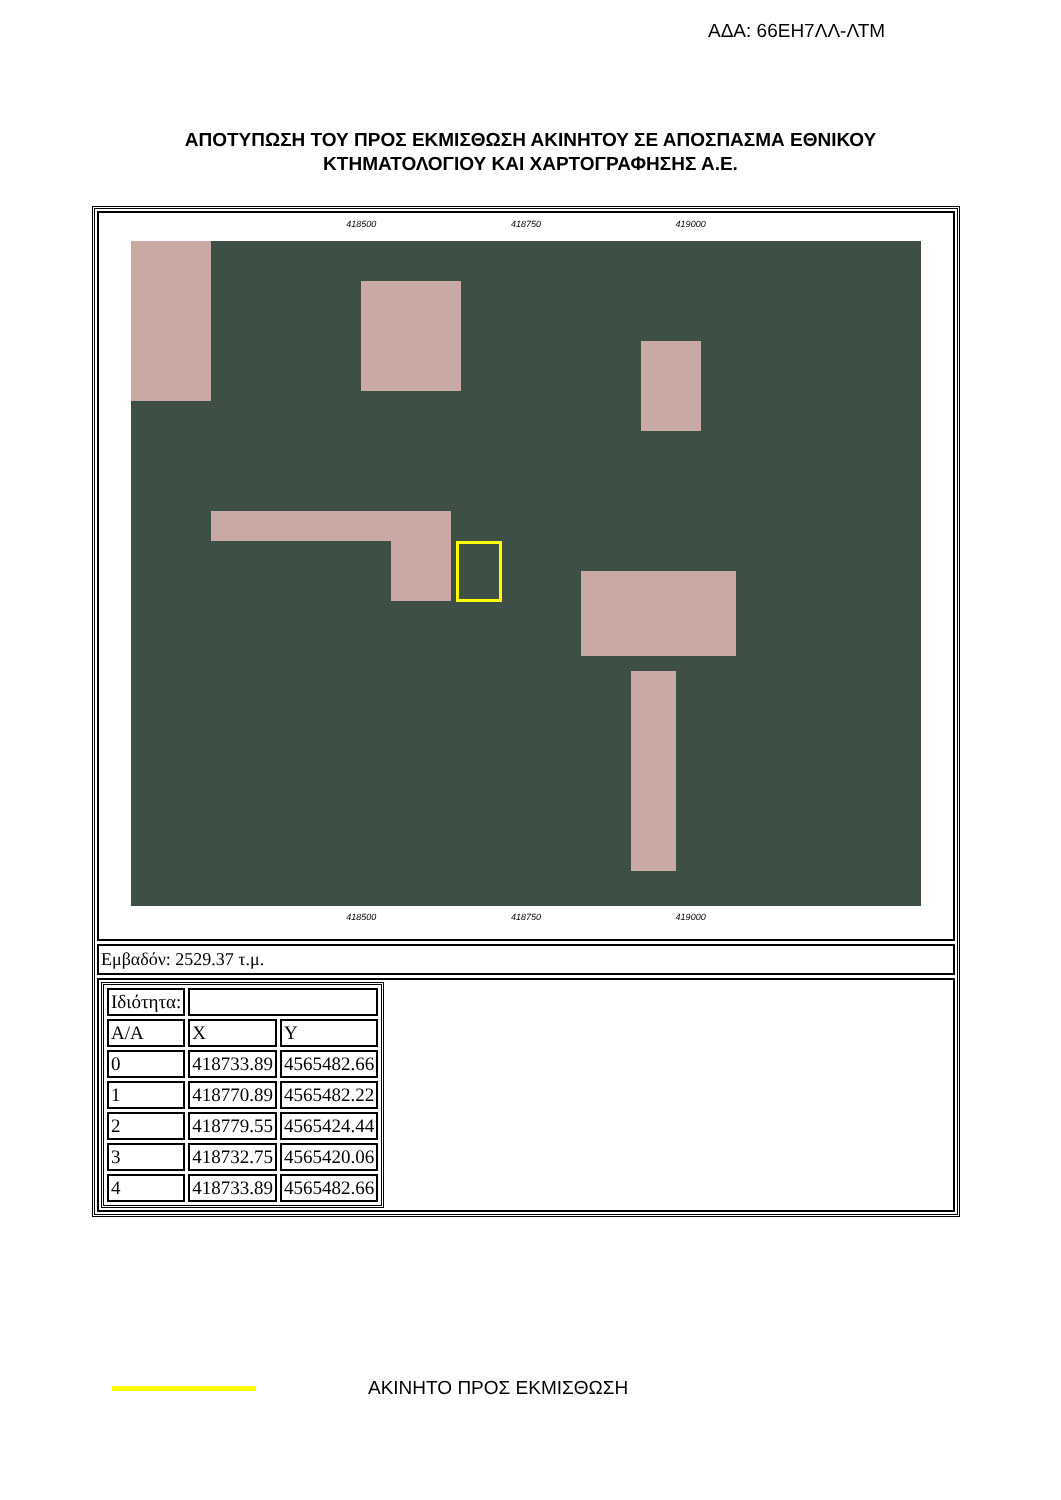ΑΔΑ: 66ΕΗ7ΛΛ-ΛΤΜ
ΑΠΟΤΥΠΩΣΗ ΤΟΥ ΠΡΟΣ ΕΚΜΙΣΘΩΣΗ ΑΚΙΝΗΤΟΥ ΣΕ ΑΠΟΣΠΑΣΜΑ ΕΘΝΙΚΟΥ
ΚΤΗΜΑΤΟΛΟΓΙΟΥ ΚΑΙ ΧΑΡΤΟΓΡΑΦΗΣΗΣ Α.Ε.
418500 418750 419000
418500 418750 419000
Εμβαδόν: 2529.37 τ.μ.
| Ιδιότητα: | | |
| A/A | X | Y |
| 0 | 418733.89 | 4565482.66 |
| 1 | 418770.89 | 4565482.22 |
| 2 | 418779.55 | 4565424.44 |
| 3 | 418732.75 | 4565420.06 |
| 4 | 418733.89 | 4565482.66 |
ΑΚΙΝΗΤΟ ΠΡΟΣ ΕΚΜΙΣΘΩΣΗ